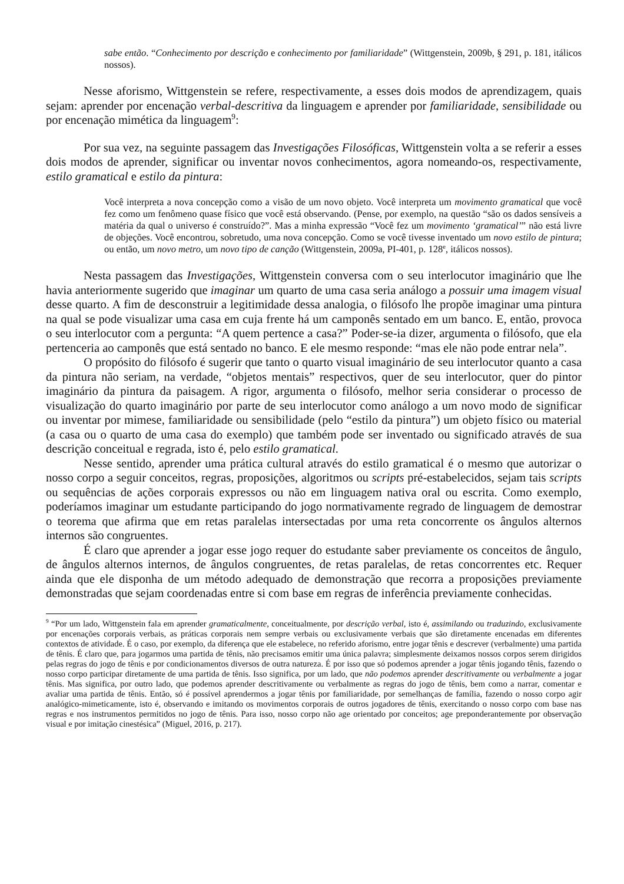sabe então. “Conhecimento por descrição e conhecimento por familiaridade” (Wittgenstein, 2009b, § 291, p. 181, itálicos nossos).
Nesse aforismo, Wittgenstein se refere, respectivamente, a esses dois modos de aprendizagem, quais sejam: aprender por encenação verbal-descritiva da linguagem e aprender por familiaridade, sensibilidade ou por encenação mimética da linguagem<sup>9</sup>:
Por sua vez, na seguinte passagem das Investigações Filosóficas, Wittgenstein volta a se referir a esses dois modos de aprender, significar ou inventar novos conhecimentos, agora nomeando-os, respectivamente, estilo gramatical e estilo da pintura:
Você interpreta a nova concepção como a visão de um novo objeto. Você interpreta um movimento gramatical que você fez como um fenômeno quase físico que você está observando. (Pense, por exemplo, na questão “são os dados sensíveis a matéria da qual o universo é construído?”. Mas a minha expressão “Você fez um movimento ‘gramatical’” não está livre de objeções. Você encontrou, sobretudo, uma nova concepção. Como se você tivesse inventado um novo estilo de pintura; ou então, um novo metro, um novo tipo de canção (Wittgenstein, 2009a, PI-401, p. 128<sup>e</sup>, itálicos nossos).
Nesta passagem das Investigações, Wittgenstein conversa com o seu interlocutor imaginário que lhe havia anteriormente sugerido que imaginar um quarto de uma casa seria análogo a possuir uma imagem visual desse quarto. A fim de desconstruir a legitimidade dessa analogia, o filósofo lhe propõe imaginar uma pintura na qual se pode visualizar uma casa em cuja frente há um camponês sentado em um banco. E, então, provoca o seu interlocutor com a pergunta: “A quem pertence a casa?” Poder-se-ia dizer, argumenta o filósofo, que ela pertenceria ao camponês que está sentado no banco. E ele mesmo responde: “mas ele não pode entrar nela”.
O propósito do filósofo é sugerir que tanto o quarto visual imaginário de seu interlocutor quanto a casa da pintura não seriam, na verdade, “objetos mentais” respectivos, quer de seu interlocutor, quer do pintor imaginário da pintura da paisagem. A rigor, argumenta o filósofo, melhor seria considerar o processo de visualização do quarto imaginário por parte de seu interlocutor como análogo a um novo modo de significar ou inventar por mimese, familiaridade ou sensibilidade (pelo “estilo da pintura”) um objeto físico ou material (a casa ou o quarto de uma casa do exemplo) que também pode ser inventado ou significado através de sua descrição conceitual e regrada, isto é, pelo estilo gramatical.
Nesse sentido, aprender uma prática cultural através do estilo gramatical é o mesmo que autorizar o nosso corpo a seguir conceitos, regras, proposições, algoritmos ou scripts pré-estabelecidos, sejam tais scripts ou sequências de ações corporais expressos ou não em linguagem nativa oral ou escrita. Como exemplo, poderíamos imaginar um estudante participando do jogo normativamente regrado de linguagem de demostrar o teorema que afirma que em retas paralelas intersectadas por uma reta concorrente os ângulos alternos internos são congruentes.
É claro que aprender a jogar esse jogo requer do estudante saber previamente os conceitos de ângulo, de ângulos alternos internos, de ângulos congruentes, de retas paralelas, de retas concorrentes etc. Requer ainda que ele disponha de um método adequado de demonstração que recorra a proposições previamente demonstradas que sejam coordenadas entre si com base em regras de inferência previamente conhecidas.
<sup>9</sup> “Por um lado, Wittgenstein fala em aprender gramaticalmente, conceitualmente, por descrição verbal, isto é, assimilando ou traduzindo, exclusivamente por encenações corporais verbais, as práticas corporais nem sempre verbais ou exclusivamente verbais que são diretamente encenadas em diferentes contextos de atividade. É o caso, por exemplo, da diferença que ele estabelece, no referido aforismo, entre jogar tênis e descrever (verbalmente) uma partida de tênis. É claro que, para jogarmos uma partida de tênis, não precisamos emitir uma única palavra; simplesmente deixamos nossos corpos serem dirigidos pelas regras do jogo de tênis e por condicionamentos diversos de outra natureza. É por isso que só podemos aprender a jogar tênis jogando tênis, fazendo o nosso corpo participar diretamente de uma partida de tênis. Isso significa, por um lado, que não podemos aprender descritivamente ou verbalmente a jogar tênis. Mas significa, por outro lado, que podemos aprender descritivamente ou verbalmente as regras do jogo de tênis, bem como a narrar, comentar e avaliar uma partida de tênis. Então, só é possível aprendermos a jogar tênis por familiaridade, por semelhanças de família, fazendo o nosso corpo agir analógico-mimeticamente, isto é, observando e imitando os movimentos corporais de outros jogadores de tênis, exercitando o nosso corpo com base nas regras e nos instrumentos permitidos no jogo de tênis. Para isso, nosso corpo não age orientado por conceitos; age preponderantemente por observação visual e por imitação cinestésica” (Miguel, 2016, p. 217).